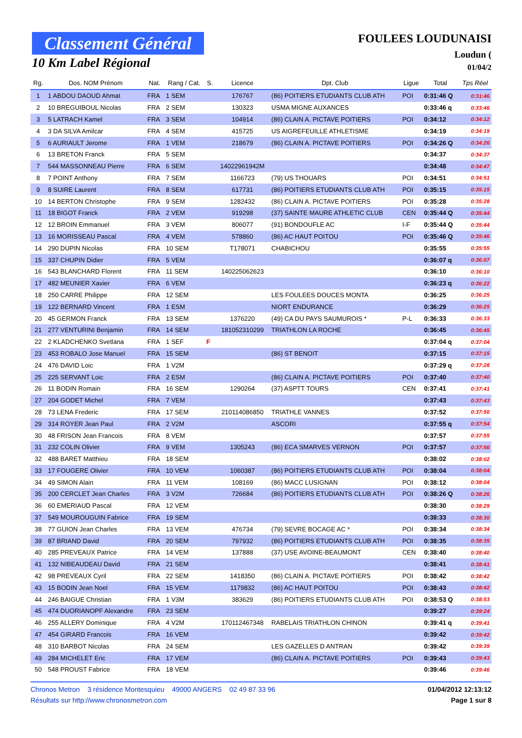Classement Général
10 Km Label Régional
FOULEES LOUDUNAISI
Loudun (
01/04/2
| Rg. | Dos. NOM Prénom | Nat. | Rang / Cat. | S. | Licence | Dpt. Club | Ligue | Total | Tps Réel |
| --- | --- | --- | --- | --- | --- | --- | --- | --- | --- |
| 1 | 1 ABDOU DAOUD Ahmat | FRA | 1 SEM | | 176767 | (86) POITIERS ETUDIANTS CLUB ATH | POI | 0:31:46 Q | 0:31:46 |
| 2 | 10 BREGUIBOUL Nicolas | FRA | 2 SEM | | 130323 | USMA MIGNE AUXANCES | | 0:33:46 q | 0:33:46 |
| 3 | 5 LATRACH Kamel | FRA | 3 SEM | | 104914 | (86) CLAIN A. PICTAVE POITIERS | POI | 0:34:12 | 0:34:12 |
| 4 | 3 DA SILVA Amilcar | FRA | 4 SEM | | 415725 | US AIGREFEUILLE ATHLETISME | | 0:34:19 | 0:34:19 |
| 5 | 6 AURIAULT Jerome | FRA | 1 VEM | | 218679 | (86) CLAIN A. PICTAVE POITIERS | POI | 0:34:26 Q | 0:34:26 |
| 6 | 13 BRETON Franck | FRA | 5 SEM | | | | | 0:34:37 | 0:34:37 |
| 7 | 544 MASSONNEAU Pierre | FRA | 6 SEM | | 14022961942M | | | 0:34:48 | 0:34:47 |
| 8 | 7 POINT Anthony | FRA | 7 SEM | | 1166723 | (79) US THOUARS | POI | 0:34:51 | 0:34:51 |
| 9 | 8 SUIRE Laurent | FRA | 8 SEM | | 617731 | (86) POITIERS ETUDIANTS CLUB ATH | POI | 0:35:15 | 0:35:15 |
| 10 | 14 BERTON Christophe | FRA | 9 SEM | | 1282432 | (86) CLAIN A. PICTAVE POITIERS | POI | 0:35:28 | 0:35:28 |
| 11 | 18 BIGOT Franck | FRA | 2 VEM | | 919298 | (37) SAINTE MAURE ATHLETIC CLUB | CEN | 0:35:44 Q | 0:35:44 |
| 12 | 12 BROIN Emmanuel | FRA | 3 VEM | | 806077 | (91) BONDOUFLE AC | I-F | 0:35:44 Q | 0:35:44 |
| 13 | 16 MORISSEAU Pascal | FRA | 4 VEM | | 578860 | (86) AC HAUT POITOU | POI | 0:35:46 Q | 0:35:46 |
| 14 | 290 DUPIN Nicolas | FRA | 10 SEM | | T178071 | CHABICHOU | | 0:35:55 | 0:35:55 |
| 15 | 337 CHUPIN Didier | FRA | 5 VEM | | | | | 0:36:07 q | 0:36:07 |
| 16 | 543 BLANCHARD Florent | FRA | 11 SEM | | 140225062623 | | | 0:36:10 | 0:36:10 |
| 17 | 482 MEUNIER Xavier | FRA | 6 VEM | | | | | 0:36:23 q | 0:36:22 |
| 18 | 250 CARRE Philippe | FRA | 12 SEM | | | LES FOULEES DOUCES MONTA | | 0:36:25 | 0:36:25 |
| 19 | 122 BERNARD Vincent | FRA | 1 ESM | | | NIORT ENDURANCE | | 0:36:29 | 0:36:25 |
| 20 | 45 GERMON Franck | FRA | 13 SEM | | 1376220 | (49) CA DU PAYS SAUMUROIS * | P-L | 0:36:33 | 0:36:33 |
| 21 | 277 VENTURINI Benjamin | FRA | 14 SEM | | 181052310299 | TRIATHLON LA ROCHE | | 0:36:45 | 0:36:45 |
| 22 | 2 KLADCHENKO Svetlana | FRA | 1 SEF | F | | | | 0:37:04 q | 0:37:04 |
| 23 | 453 ROBALO Jose Manuel | FRA | 15 SEM | | | (86) ST BENOIT | | 0:37:15 | 0:37:15 |
| 24 | 476 DAVID Loic | FRA | 1 V2M | | | | | 0:37:29 q | 0:37:28 |
| 25 | 225 SERVANT Loic | FRA | 2 ESM | | | (86) CLAIN A. PICTAVE POITIERS | POI | 0:37:40 | 0:37:40 |
| 26 | 11 BODIN Romain | FRA | 16 SEM | | 1290264 | (37) ASPTT TOURS | CEN | 0:37:41 | 0:37:41 |
| 27 | 204 GODET Michel | FRA | 7 VEM | | | | | 0:37:43 | 0:37:43 |
| 28 | 73 LENA Frederic | FRA | 17 SEM | | 210114086850 | TRIATHLE VANNES | | 0:37:52 | 0:37:50 |
| 29 | 314 ROYER Jean Paul | FRA | 2 V2M | | | ASCORI | | 0:37:55 q | 0:37:54 |
| 30 | 48 FRISON Jean Francois | FRA | 8 VEM | | | | | 0:37:57 | 0:37:55 |
| 31 | 232 COLIN Olivier | FRA | 9 VEM | | 1305243 | (86) ECA SMARVES VERNON | POI | 0:37:57 | 0:37:56 |
| 32 | 488 BARET Matthieu | FRA | 18 SEM | | | | | 0:38:02 | 0:38:02 |
| 33 | 17 FOUGERE Olivier | FRA | 10 VEM | | 1060387 | (86) POITIERS ETUDIANTS CLUB ATH | POI | 0:38:04 | 0:38:04 |
| 34 | 49 SIMON Alain | FRA | 11 VEM | | 108169 | (86) MACC LUSIGNAN | POI | 0:38:12 | 0:38:04 |
| 35 | 200 CERCLET Jean Charles | FRA | 3 V2M | | 726684 | (86) POITIERS ETUDIANTS CLUB ATH | POI | 0:38:26 Q | 0:38:26 |
| 36 | 60 EMERIAUD Pascal | FRA | 12 VEM | | | | | 0:38:30 | 0:38:29 |
| 37 | 549 MOUROUGUIN Fabrice | FRA | 19 SEM | | | | | 0:38:33 | 0:38:30 |
| 38 | 77 GUION Jean Charles | FRA | 13 VEM | | 476734 | (79) SEVRE BOCAGE AC * | POI | 0:38:34 | 0:38:34 |
| 39 | 87 BRIAND David | FRA | 20 SEM | | 797932 | (86) POITIERS ETUDIANTS CLUB ATH | POI | 0:38:35 | 0:38:35 |
| 40 | 285 PREVEAUX Patrice | FRA | 14 VEM | | 137888 | (37) USE AVOINE-BEAUMONT | CEN | 0:38:40 | 0:38:40 |
| 41 | 132 NIBEAUDEAU David | FRA | 21 SEM | | | | | 0:38:41 | 0:38:41 |
| 42 | 98 PREVEAUX Cyril | FRA | 22 SEM | | 1418350 | (86) CLAIN A. PICTAVE POITIERS | POI | 0:38:42 | 0:38:42 |
| 43 | 15 BODIN Jean Noel | FRA | 15 VEM | | 1179832 | (86) AC HAUT POITOU | POI | 0:38:43 | 0:38:42 |
| 44 | 246 BAIGUE Christian | FRA | 1 V3M | | 383629 | (86) POITIERS ETUDIANTS CLUB ATH | POI | 0:38:53 Q | 0:38:53 |
| 45 | 474 DUORIANOPF Alexandre | FRA | 23 SEM | | | | | 0:39:27 | 0:39:24 |
| 46 | 255 ALLERY Dominique | FRA | 4 V2M | | 170112467348 | RABELAIS TRIATHLON CHINON | | 0:39:41 q | 0:39:41 |
| 47 | 454 GIRARD Francois | FRA | 16 VEM | | | | | 0:39:42 | 0:39:42 |
| 48 | 310 BARBOT Nicolas | FRA | 24 SEM | | | LES GAZELLES D ANTRAN | | 0:39:42 | 0:39:39 |
| 49 | 284 MICHELET Eric | FRA | 17 VEM | | | (86) CLAIN A. PICTAVE POITIERS | POI | 0:39:43 | 0:39:43 |
| 50 | 548 PROUST Fabrice | FRA | 18 VEM | | | | | 0:39:46 | 0:39:46 |
Chronos Metron 3 résidence Montesquieu 49000 ANGERS 02 49 87 33 96 01/04/2012 12:13:12
Résultats sur http://www.chronosmetron.com Page 1 sur 8